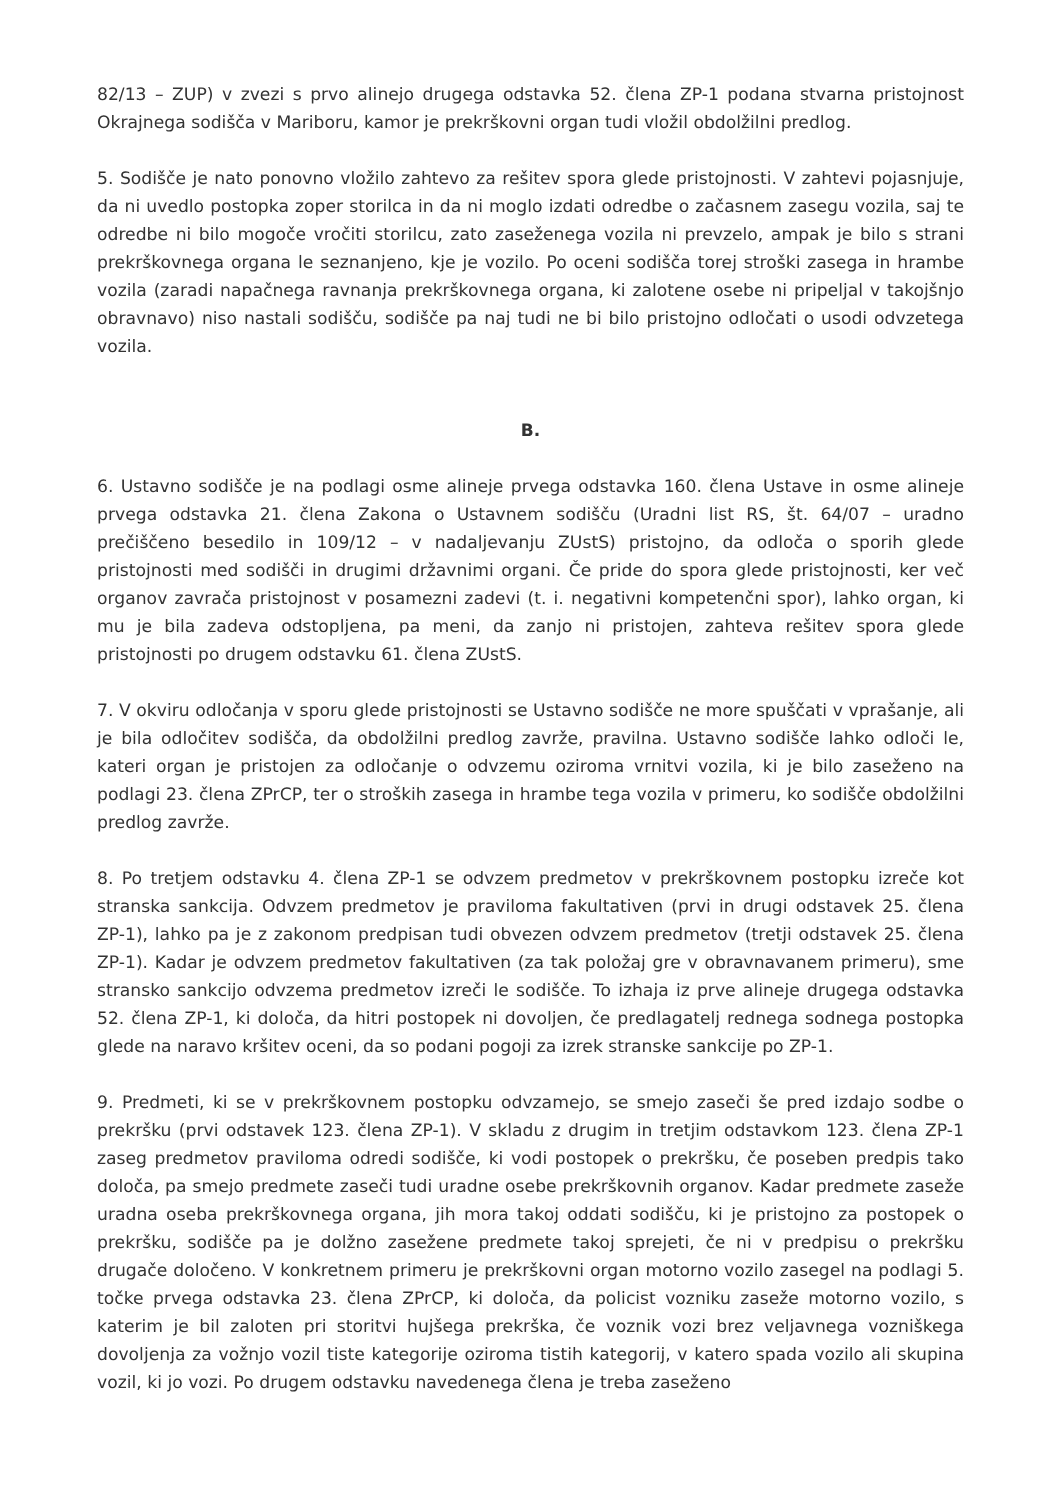82/13 – ZUP) v zvezi s prvo alinejo drugega odstavka 52. člena ZP-1 podana stvarna pristojnost Okrajnega sodišča v Mariboru, kamor je prekrškovni organ tudi vložil obdolžilni predlog.
5. Sodišče je nato ponovno vložilo zahtevo za rešitev spora glede pristojnosti. V zahtevi pojasnjuje, da ni uvedlo postopka zoper storilca in da ni moglo izdati odredbe o začasnem zasegu vozila, saj te odredbe ni bilo mogoče vročiti storilcu, zato zaseženega vozila ni prevzelo, ampak je bilo s strani prekrškovnega organa le seznanjeno, kje je vozilo. Po oceni sodišča torej stroški zasega in hrambe vozila (zaradi napačnega ravnanja prekrškovnega organa, ki zalotene osebe ni pripeljal v takojšnjo obravnavo) niso nastali sodišču, sodišče pa naj tudi ne bi bilo pristojno odločati o usodi odvzetega vozila.
B.
6. Ustavno sodišče je na podlagi osme alineje prvega odstavka 160. člena Ustave in osme alineje prvega odstavka 21. člena Zakona o Ustavnem sodišču (Uradni list RS, št. 64/07 – uradno prečiščeno besedilo in 109/12 – v nadaljevanju ZUstS) pristojno, da odloča o sporih glede pristojnosti med sodišči in drugimi državnimi organi. Če pride do spora glede pristojnosti, ker več organov zavrača pristojnost v posamezni zadevi (t. i. negativni kompetenčni spor), lahko organ, ki mu je bila zadeva odstopljena, pa meni, da zanjo ni pristojen, zahteva rešitev spora glede pristojnosti po drugem odstavku 61. člena ZUstS.
7. V okviru odločanja v sporu glede pristojnosti se Ustavno sodišče ne more spuščati v vprašanje, ali je bila odločitev sodišča, da obdolžilni predlog zavrže, pravilna. Ustavno sodišče lahko odloči le, kateri organ je pristojen za odločanje o odvzemu oziroma vrnitvi vozila, ki je bilo zaseženo na podlagi 23. člena ZPrCP, ter o stroških zasega in hrambe tega vozila v primeru, ko sodišče obdolžilni predlog zavrže.
8. Po tretjem odstavku 4. člena ZP-1 se odvzem predmetov v prekrškovnem postopku izreče kot stranska sankcija. Odvzem predmetov je praviloma fakultativen (prvi in drugi odstavek 25. člena ZP-1), lahko pa je z zakonom predpisan tudi obvezen odvzem predmetov (tretji odstavek 25. člena ZP-1). Kadar je odvzem predmetov fakultativen (za tak položaj gre v obravnavanem primeru), sme stransko sankcijo odvzema predmetov izreči le sodišče. To izhaja iz prve alineje drugega odstavka 52. člena ZP-1, ki določa, da hitri postopek ni dovoljen, če predlagatelj rednega sodnega postopka glede na naravo kršitev oceni, da so podani pogoji za izrek stranske sankcije po ZP-1.
9. Predmeti, ki se v prekrškovnem postopku odvzamejo, se smejo zaseči še pred izdajo sodbe o prekršku (prvi odstavek 123. člena ZP-1). V skladu z drugim in tretjim odstavkom 123. člena ZP-1 zaseg predmetov praviloma odredi sodišče, ki vodi postopek o prekršku, če poseben predpis tako določa, pa smejo predmete zaseči tudi uradne osebe prekrškovnih organov. Kadar predmete zaseže uradna oseba prekrškovnega organa, jih mora takoj oddati sodišču, ki je pristojno za postopek o prekršku, sodišče pa je dolžno zasežene predmete takoj sprejeti, če ni v predpisu o prekršku drugače določeno. V konkretnem primeru je prekrškovni organ motorno vozilo zasegel na podlagi 5. točke prvega odstavka 23. člena ZPrCP, ki določa, da policist vozniku zaseže motorno vozilo, s katerim je bil zaloten pri storitvi hujšega prekrška, če voznik vozi brez veljavnega vozniškega dovoljenja za vožnjo vozil tiste kategorije oziroma tistih kategorij, v katero spada vozilo ali skupina vozil, ki jo vozi. Po drugem odstavku navedenega člena je treba zaseženo